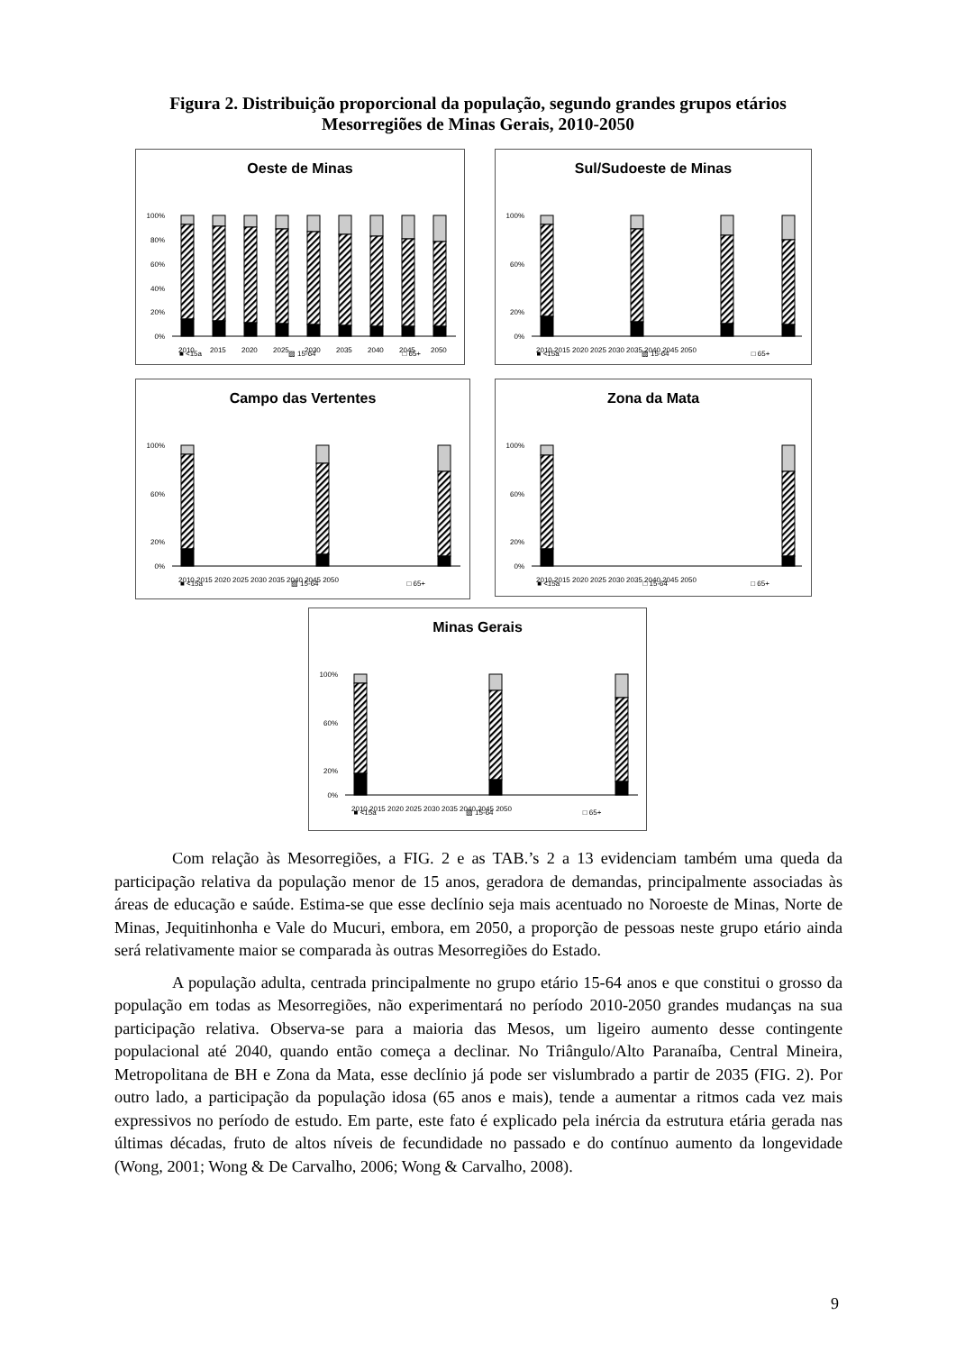Figura 2. Distribuição proporcional da população, segundo grandes grupos etários
Mesorregiões de Minas Gerais, 2010-2050
Oeste de Minas
100%
80%
60%
40%
20%
0%
2010
2015
2020
2025
2030
2035
2040
2045
2050
■ <15a ▨ 15-64 □ 65+
Sul/Sudoeste de Minas
100%
60%
20%
0%
2010 2015 2020 2025 2030 2035 2040 2045 2050
■ <15a ▨ 15-64 □ 65+
Campo das Vertentes
100%
60%
20%
0%
2010 2015 2020 2025 2030 2035 2040 2045 2050
■ <15a ▨ 15-64 □ 65+
Zona da Mata
100%
60%
20%
0%
2010 2015 2020 2025 2030 2035 2040 2045 2050
■ <15a □ 15-64 □ 65+
Minas Gerais
100%
60%
20%
0%
2010 2015 2020 2025 2030 2035 2040 2045 2050
■ <15a ▨ 15-64 □ 65+
Com relação às Mesorregiões, a FIG. 2 e as TAB.’s 2 a 13 evidenciam também uma queda da participação relativa da população menor de 15 anos, geradora de demandas, principalmente associadas às áreas de educação e saúde. Estima-se que esse declínio seja mais acentuado no Noroeste de Minas, Norte de Minas, Jequitinhonha e Vale do Mucuri, embora, em 2050, a proporção de pessoas neste grupo etário ainda será relativamente maior se comparada às outras Mesorregiões do Estado.
A população adulta, centrada principalmente no grupo etário 15-64 anos e que constitui o grosso da população em todas as Mesorregiões, não experimentará no período 2010-2050 grandes mudanças na sua participação relativa. Observa-se para a maioria das Mesos, um ligeiro aumento desse contingente populacional até 2040, quando então começa a declinar. No Triângulo/Alto Paranaíba, Central Mineira, Metropolitana de BH e Zona da Mata, esse declínio já pode ser vislumbrado a partir de 2035 (FIG. 2). Por outro lado, a participação da população idosa (65 anos e mais), tende a aumentar a ritmos cada vez mais expressivos no período de estudo. Em parte, este fato é explicado pela inércia da estrutura etária gerada nas últimas décadas, fruto de altos níveis de fecundidade no passado e do contínuo aumento da longevidade (Wong, 2001; Wong & De Carvalho, 2006; Wong & Carvalho, 2008).
9